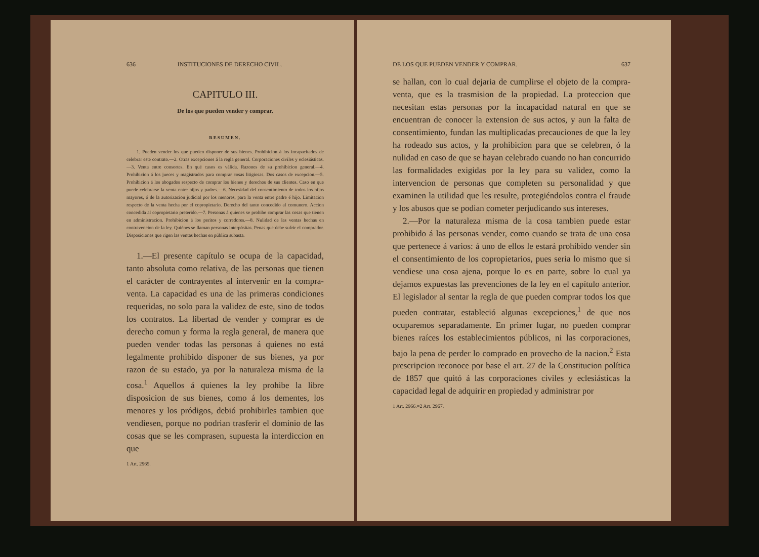636 INSTITUCIONES DE DERECHO CIVIL.
CAPITULO III.
De los que pueden vender y comprar.
RESUMEN.
1. Pueden vender los que pueden disponer de sus bienes. Prohibicion á los incapacitados de celebrar este contrato.—2. Otras excepciones á la regla general. Corporaciones civiles y eclesiásticas.—3. Venta entre consortes. En qué casos es válida. Razones de su prohibicion general.—4. Prohibicion á los jueces y magistrados para comprar cosas litigiosas. Dos casos de excepcion.—5. Prohibicion á los abogados respecto de comprar los bienes y derechos de sus clientes. Caso en que puede celebrarse la venta entre hijos y padres.—6. Necesidad del consentimiento de todos los hijos mayores, ó de la autorizacion judicial por los menores, para la venta entre padre é hijo. Limitacion respecto de la venta hecha por el copropietario. Derecho del tanto concedido al comunero. Accion concedida al copropietario preterido.—7. Personas á quienes se prohibe comprar las cosas que tienen en administracion. Prohibicion á los peritos y corredores.—8. Nulidad de las ventas hechas en contravencion de la ley. Quiénes se llaman personas interpósitas. Penas que debe sufrir el comprador. Disposiciones que rigen las ventas hechas en pública subasta.
1.—El presente capítulo se ocupa de la capacidad, tanto absoluta como relativa, de las personas que tienen el carácter de contrayentes al intervenir en la compra-venta. La capacidad es una de las primeras condiciones requeridas, no solo para la validez de este, sino de todos los contratos. La libertad de vender y comprar es de derecho comun y forma la regla general, de manera que pueden vender todas las personas á quienes no está legalmente prohibido disponer de sus bienes, ya por razon de su estado, ya por la naturaleza misma de la cosa.<sup>1</sup> Aquellos á quienes la ley prohibe la libre disposicion de sus bienes, como á los dementes, los menores y los pródigos, debió prohibirles tambien que vendiesen, porque no podrian trasferir el dominio de las cosas que se les comprasen, supuesta la interdiccion en que
1 Art. 2965.
DE LOS QUE PUEDEN VENDER Y COMPRAR. 637
se hallan, con lo cual dejaria de cumplirse el objeto de la compra-venta, que es la trasmision de la propiedad. La proteccion que necesitan estas personas por la incapacidad natural en que se encuentran de conocer la extension de sus actos, y aun la falta de consentimiento, fundan las multiplicadas precauciones de que la ley ha rodeado sus actos, y la prohibicion para que se celebren, ó la nulidad en caso de que se hayan celebrado cuando no han concurrido las formalidades exigidas por la ley para su validez, como la intervencion de personas que completen su personalidad y que examinen la utilidad que les resulte, protegiéndolos contra el fraude y los abusos que se podian cometer perjudicando sus intereses.
2.—Por la naturaleza misma de la cosa tambien puede estar prohibido á las personas vender, como cuando se trata de una cosa que pertenece á varios: á uno de ellos le estará prohibido vender sin el consentimiento de los copropietarios, pues seria lo mismo que si vendiese una cosa ajena, porque lo es en parte, sobre lo cual ya dejamos expuestas las prevenciones de la ley en el capítulo anterior. El legislador al sentar la regla de que pueden comprar todos los que pueden contratar, estableció algunas excepciones,<sup>1</sup> de que nos ocuparemos separadamente. En primer lugar, no pueden comprar bienes raíces los establecimientos públicos, ni las corporaciones, bajo la pena de perder lo comprado en provecho de la nacion.<sup>2</sup> Esta prescripcion reconoce por base el art. 27 de la Constitucion política de 1857 que quitó á las corporaciones civiles y eclesiásticas la capacidad legal de adquirir en propiedad y administrar por
1 Art. 2966.=2 Art. 2967.